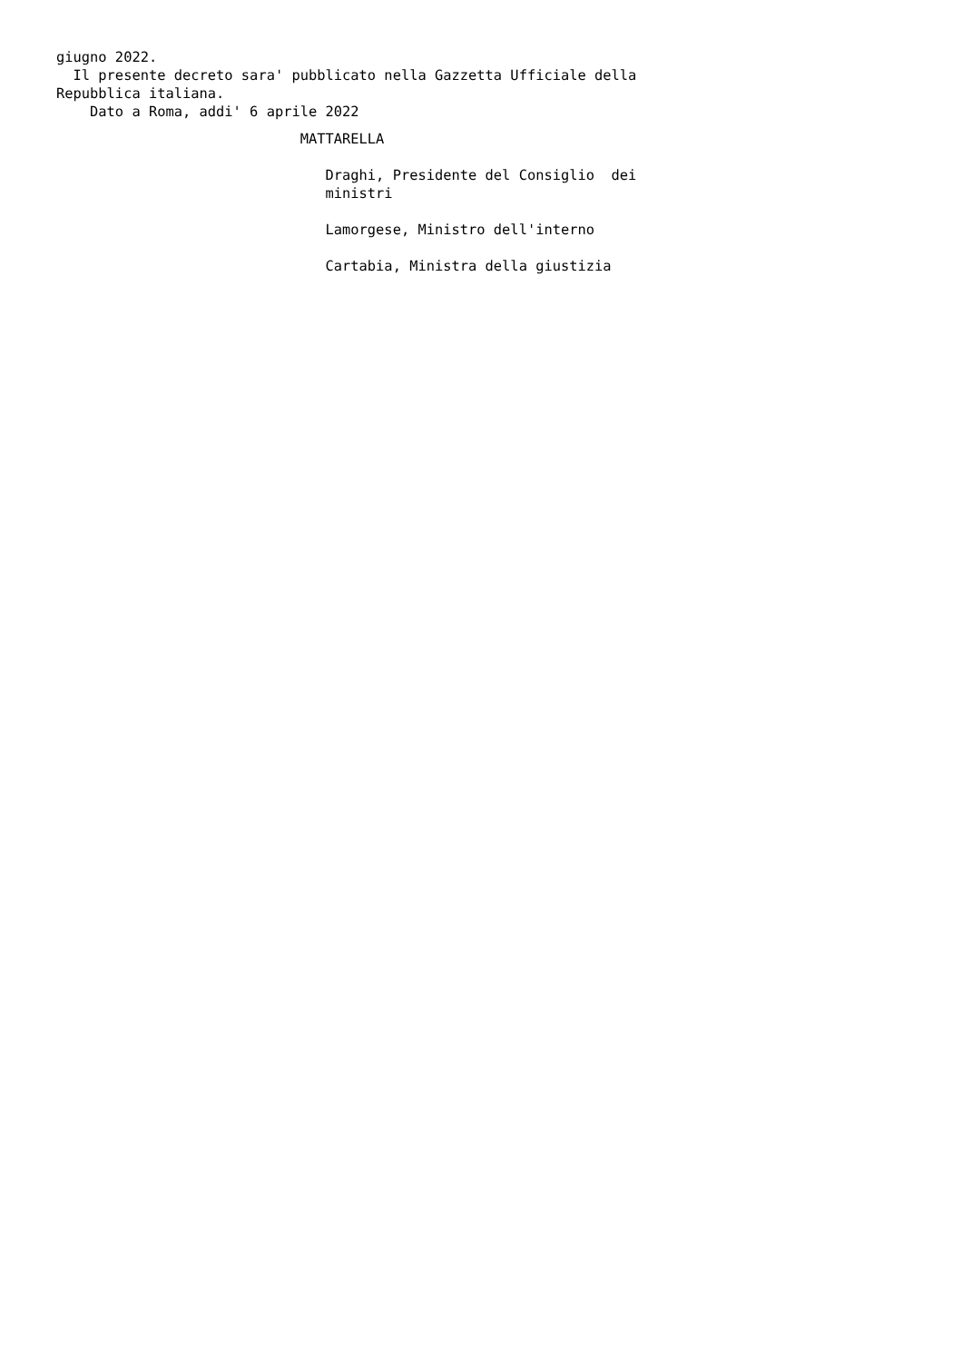giugno 2022.
  Il presente decreto sara' pubblicato nella Gazzetta Ufficiale della
Repubblica italiana.
    Dato a Roma, addi' 6 aprile 2022
                             MATTARELLA
                                Draghi, Presidente del Consiglio  dei
                                ministri
                                Lamorgese, Ministro dell'interno
                                Cartabia, Ministra della giustizia